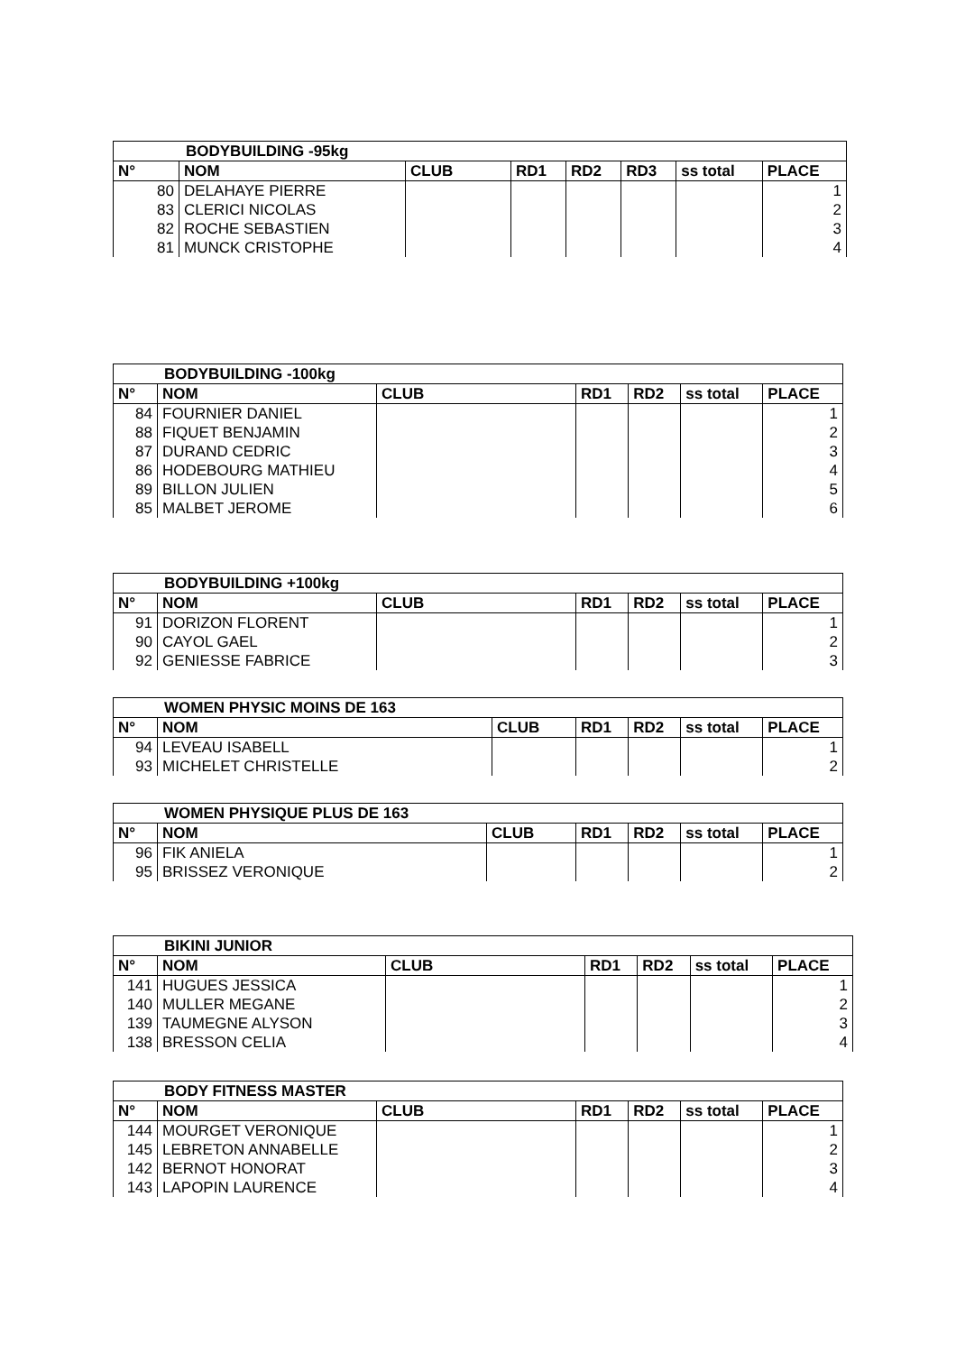| BODYBUILDING -95kg | | | | | | | |
| --- | --- | --- | --- | --- | --- | --- | --- |
| N° | NOM | CLUB | RD1 | RD2 | RD3 | ss total | PLACE |
| 80 | DELAHAYE PIERRE | | | | | | 1 |
| 83 | CLERICI NICOLAS | | | | | | 2 |
| 82 | ROCHE SEBASTIEN | | | | | | 3 |
| 81 | MUNCK CRISTOPHE | | | | | | 4 |
| BODYBUILDING -100kg | | | | | | |
| --- | --- | --- | --- | --- | --- | --- |
| N° | NOM | CLUB | RD1 | RD2 | ss total | PLACE |
| 84 | FOURNIER DANIEL | | | | | 1 |
| 88 | FIQUET BENJAMIN | | | | | 2 |
| 87 | DURAND CEDRIC | | | | | 3 |
| 86 | HODEBOURG MATHIEU | | | | | 4 |
| 89 | BILLON JULIEN | | | | | 5 |
| 85 | MALBET JEROME | | | | | 6 |
| BODYBUILDING +100kg | | | | | | |
| --- | --- | --- | --- | --- | --- | --- |
| N° | NOM | CLUB | RD1 | RD2 | ss total | PLACE |
| 91 | DORIZON FLORENT | | | | | 1 |
| 90 | CAYOL GAEL | | | | | 2 |
| 92 | GENIESSE FABRICE | | | | | 3 |
| WOMEN PHYSIC MOINS DE 163 | | | | | | |
| --- | --- | --- | --- | --- | --- | --- |
| N° | NOM | CLUB | RD1 | RD2 | ss total | PLACE |
| 94 | LEVEAU ISABELL | | | | | 1 |
| 93 | MICHELET CHRISTELLE | | | | | 2 |
| WOMEN PHYSIQUE PLUS DE 163 | | | | | | |
| --- | --- | --- | --- | --- | --- | --- |
| N° | NOM | CLUB | RD1 | RD2 | ss total | PLACE |
| 96 | FIK ANIELA | | | | | 1 |
| 95 | BRISSEZ VERONIQUE | | | | | 2 |
| BIKINI JUNIOR | | | | | | |
| --- | --- | --- | --- | --- | --- | --- |
| N° | NOM | CLUB | RD1 | RD2 | ss total | PLACE |
| 141 | HUGUES JESSICA | | | | | 1 |
| 140 | MULLER MEGANE | | | | | 2 |
| 139 | TAUMEGNE ALYSON | | | | | 3 |
| 138 | BRESSON CELIA | | | | | 4 |
| BODY FITNESS MASTER | | | | | | |
| --- | --- | --- | --- | --- | --- | --- |
| N° | NOM | CLUB | RD1 | RD2 | ss total | PLACE |
| 144 | MOURGET VERONIQUE | | | | | 1 |
| 145 | LEBRETON ANNABELLE | | | | | 2 |
| 142 | BERNOT HONORAT | | | | | 3 |
| 143 | LAPOPIN LAURENCE | | | | | 4 |